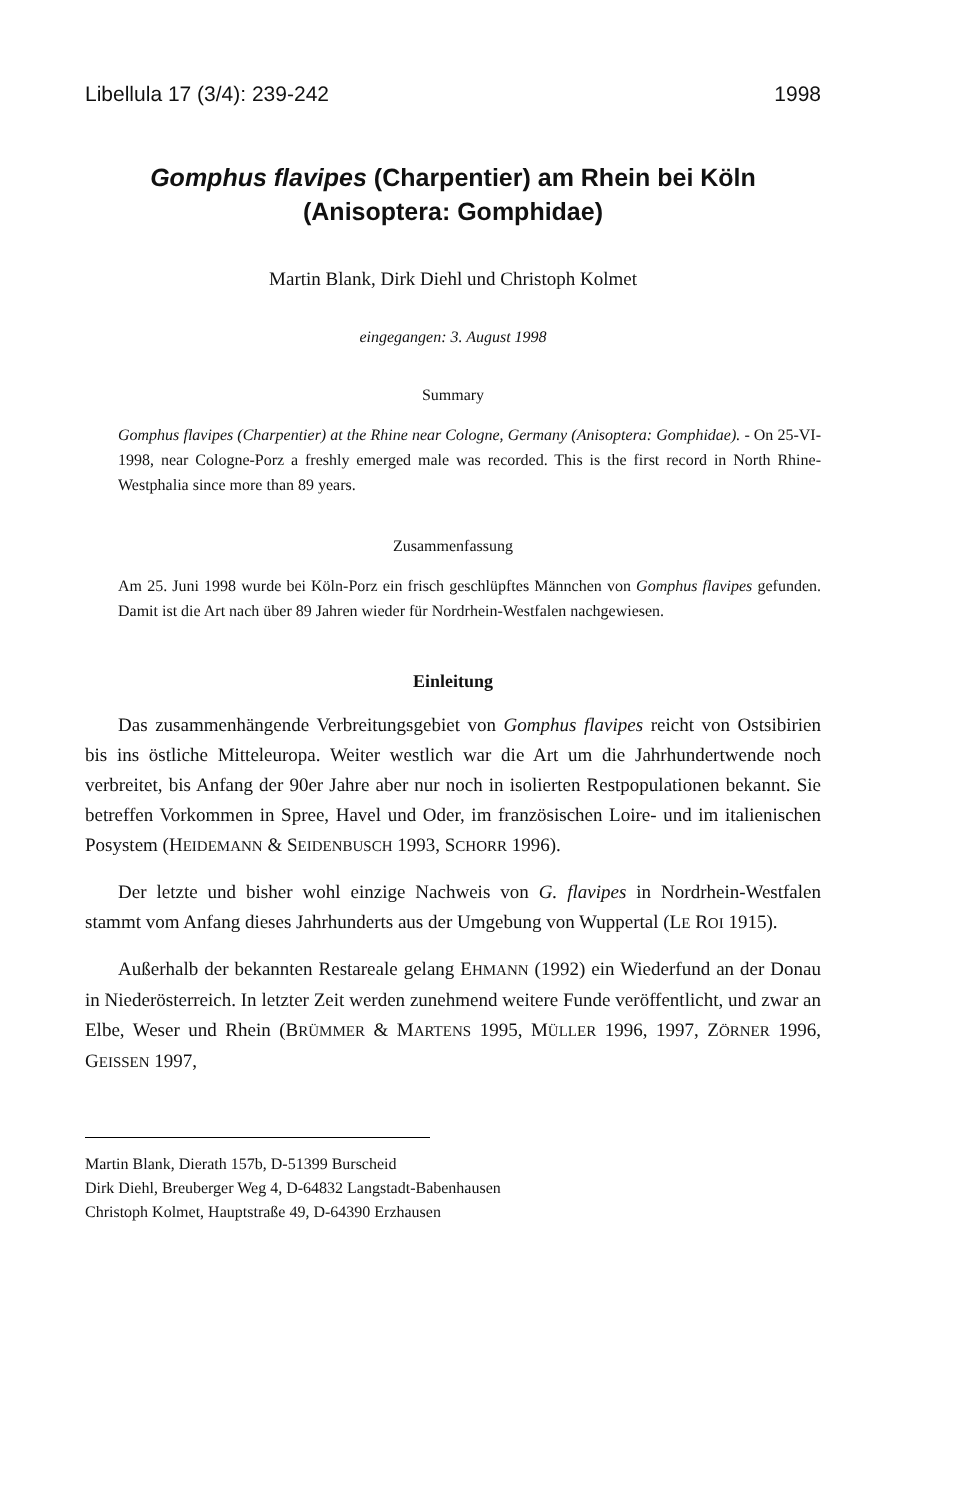Libellula 17 (3/4): 239-242 1998
Gomphus flavipes (Charpentier) am Rhein bei Köln
(Anisoptera: Gomphidae)
Martin Blank, Dirk Diehl und Christoph Kolmet
eingegangen: 3. August 1998
Summary
Gomphus flavipes (Charpentier) at the Rhine near Cologne, Germany (Anisoptera: Gomphidae). - On 25-VI-1998, near Cologne-Porz a freshly emerged male was recorded. This is the first record in North Rhine-Westphalia since more than 89 years.
Zusammenfassung
Am 25. Juni 1998 wurde bei Köln-Porz ein frisch geschlüpftes Männchen von Gomphus flavipes gefunden. Damit ist die Art nach über 89 Jahren wieder für Nordrhein-Westfalen nachgewiesen.
Einleitung
Das zusammenhängende Verbreitungsgebiet von Gomphus flavipes reicht von Ostsibirien bis ins östliche Mitteleuropa. Weiter westlich war die Art um die Jahrhundertwende noch verbreitet, bis Anfang der 90er Jahre aber nur noch in isolierten Restpopulationen bekannt. Sie betreffen Vorkommen in Spree, Havel und Oder, im französischen Loire- und im italienischen Posystem (HEIDEMANN & SEIDENBUSCH 1993, SCHORR 1996).
Der letzte und bisher wohl einzige Nachweis von G. flavipes in Nordrhein-Westfalen stammt vom Anfang dieses Jahrhunderts aus der Umgebung von Wuppertal (LE ROI 1915).
Außerhalb der bekannten Restareale gelang EHMANN (1992) ein Wiederfund an der Donau in Niederösterreich. In letzter Zeit werden zunehmend weitere Funde veröffentlicht, und zwar an Elbe, Weser und Rhein (BRÜMMER & MARTENS 1995, MÜLLER 1996, 1997, ZÖRNER 1996, GEISSEN 1997,
Martin Blank, Dierath 157b, D-51399 Burscheid
Dirk Diehl, Breuberger Weg 4, D-64832 Langstadt-Babenhausen
Christoph Kolmet, Hauptstraße 49, D-64390 Erzhausen